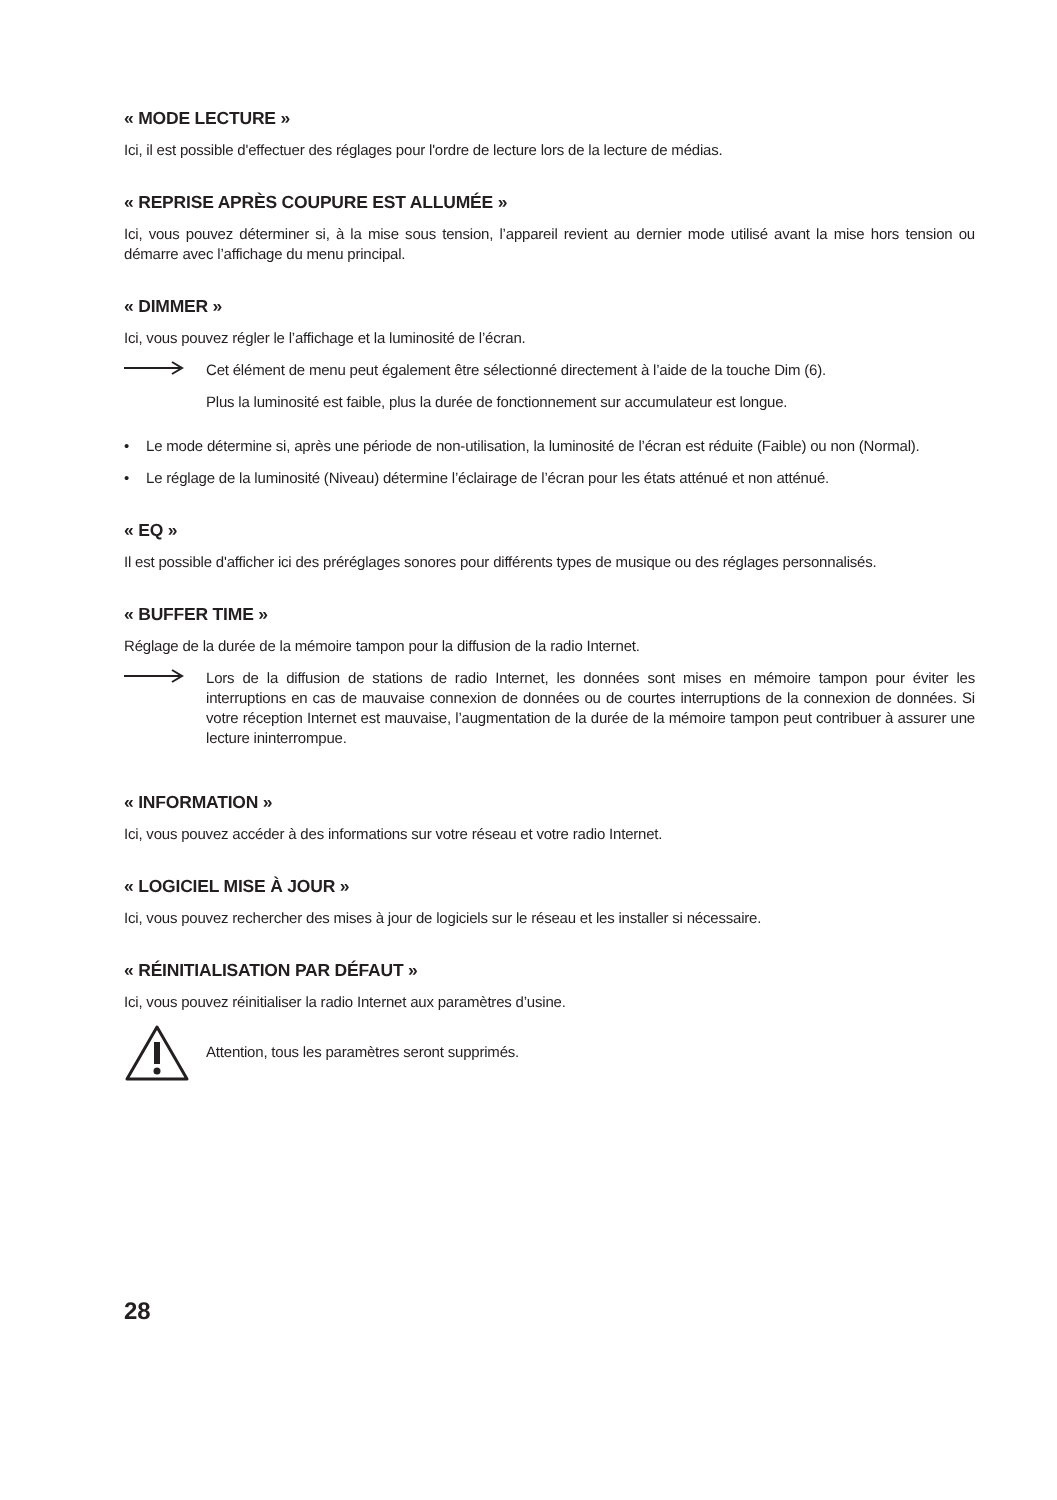« MODE LECTURE »
Ici, il est possible d'effectuer des réglages pour l'ordre de lecture lors de la lecture de médias.
« REPRISE APRÈS COUPURE EST ALLUMÉE »
Ici, vous pouvez déterminer si, à la mise sous tension, l’appareil revient au dernier mode utilisé avant la mise hors tension ou démarre avec l’affichage du menu principal.
« DIMMER »
Ici, vous pouvez régler le l’affichage et la luminosité de l’écran.
Cet élément de menu peut également être sélectionné directement à l’aide de la touche Dim (6).
Plus la luminosité est faible, plus la durée de fonctionnement sur accumulateur est longue.
• Le mode détermine si, après une période de non-utilisation, la luminosité de l’écran est réduite (Faible) ou non (Normal).
• Le réglage de la luminosité (Niveau) détermine l’éclairage de l’écran pour les états atténué et non atténué.
« EQ »
Il est possible d'afficher ici des préréglages sonores pour différents types de musique ou des réglages personnalisés.
« BUFFER TIME »
Réglage de la durée de la mémoire tampon pour la diffusion de la radio Internet.
Lors de la diffusion de stations de radio Internet, les données sont mises en mémoire tampon pour éviter les interruptions en cas de mauvaise connexion de données ou de courtes interruptions de la connexion de données. Si votre réception Internet est mauvaise, l’augmentation de la durée de la mémoire tampon peut contribuer à assurer une lecture ininterrompue.
« INFORMATION »
Ici, vous pouvez accéder à des informations sur votre réseau et votre radio Internet.
« LOGICIEL MISE À JOUR »
Ici, vous pouvez rechercher des mises à jour de logiciels sur le réseau et les installer si nécessaire.
« RÉINITIALISATION PAR DÉFAUT »
Ici, vous pouvez réinitialiser la radio Internet aux paramètres d’usine.
Attention, tous les paramètres seront supprimés.
28